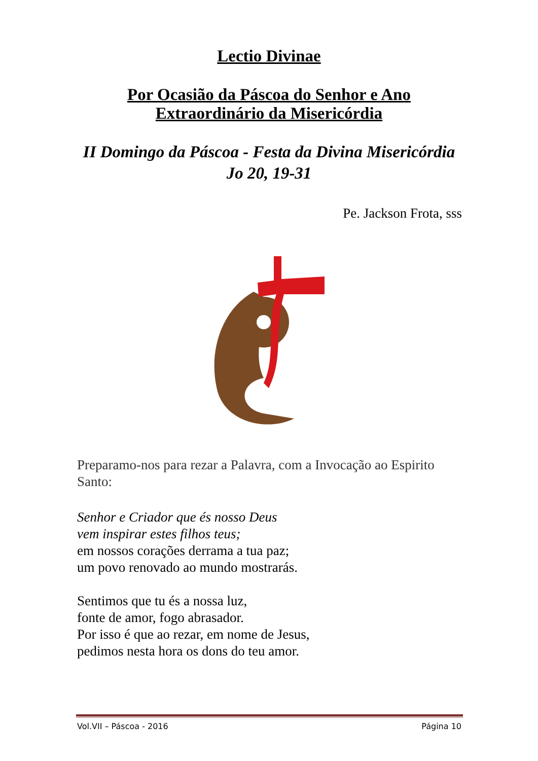Lectio Divinae
Por Ocasião da Páscoa do Senhor e Ano
Extraordinário da Misericórdia
II Domingo da Páscoa - Festa da Divina Misericórdia
Jo 20, 19-31
Pe. Jackson Frota, sss
Preparamo-nos para rezar a Palavra, com a Invocação ao Espirito Santo:
Senhor e Criador que és nosso Deus
vem inspirar estes filhos teus;
em nossos corações derrama a tua paz;
um povo renovado ao mundo mostrarás.
Sentimos que tu és a nossa luz,
fonte de amor, fogo abrasador.
Por isso é que ao rezar, em nome de Jesus,
pedimos nesta hora os dons do teu amor.
Vol.VII – Páscoa - 2016 Página 10